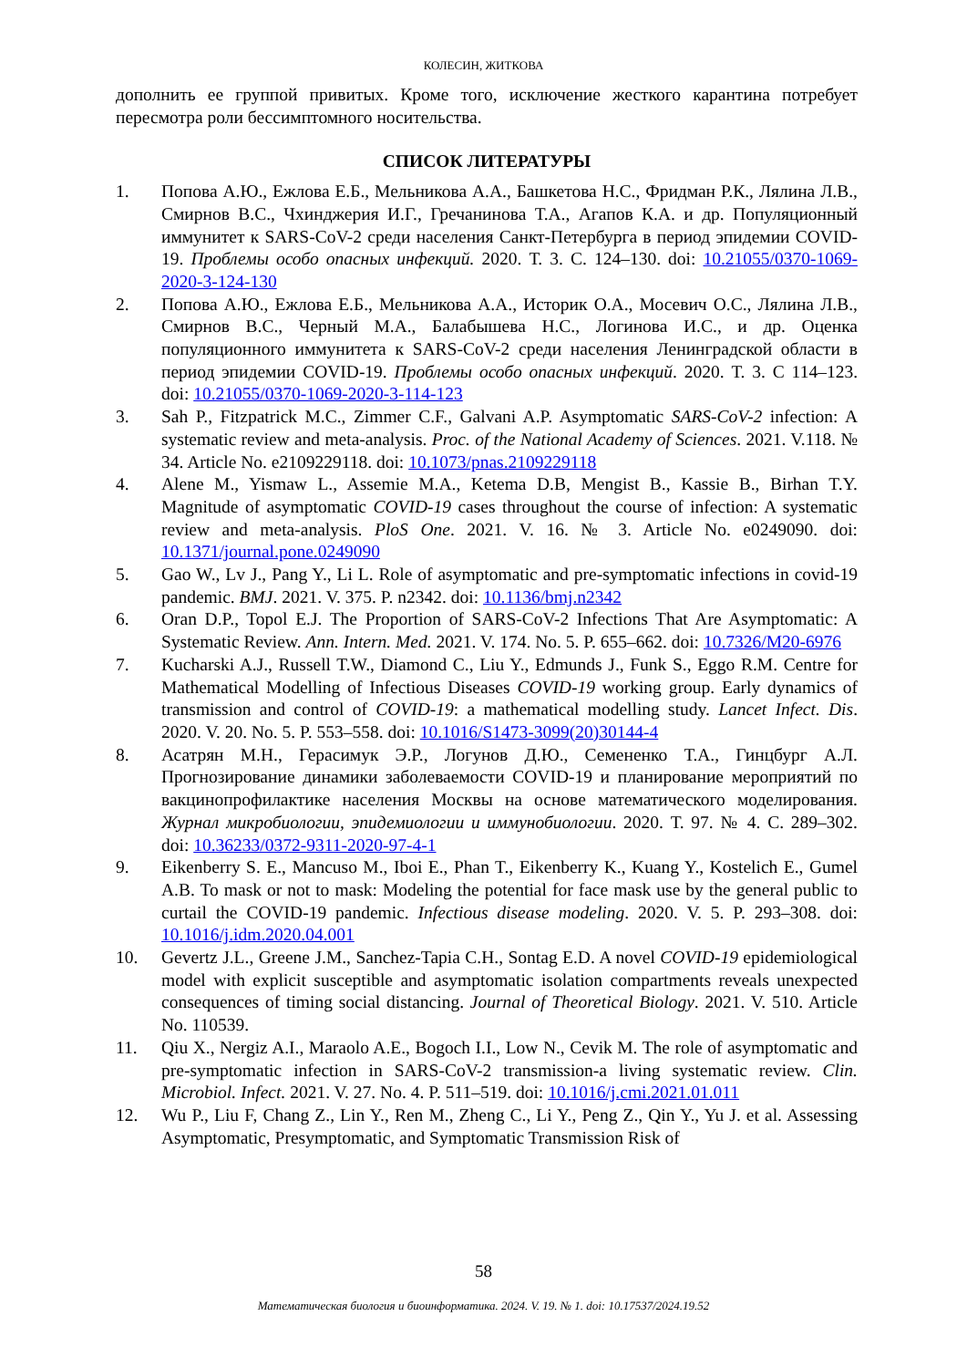КОЛЕСИН, ЖИТКОВА
дополнить ее группой привитых. Кроме того, исключение жесткого карантина потребует пересмотра роли бессимптомного носительства.
СПИСОК ЛИТЕРАТУРЫ
1. Попова А.Ю., Ежлова Е.Б., Мельникова А.А., Башкетова Н.С., Фридман Р.К., Лялина Л.В., Смирнов В.С., Чхинджерия И.Г., Гречанинова Т.А., Агапов К.А. и др. Популяционный иммунитет к SARS-CoV-2 среди населения Санкт-Петербурга в период эпидемии COVID-19. Проблемы особо опасных инфекций. 2020. Т. 3. С. 124–130. doi: 10.21055/0370-1069-2020-3-124-130
2. Попова А.Ю., Ежлова Е.Б., Мельникова А.А., Историк О.А., Мосевич О.С., Лялина Л.В., Смирнов В.С., Черный М.А., Балабышева Н.С., Логинова И.С., и др. Оценка популяционного иммунитета к SARS-CoV-2 среди населения Ленинградской области в период эпидемии COVID-19. Проблемы особо опасных инфекций. 2020. Т. 3. С 114–123. doi: 10.21055/0370-1069-2020-3-114-123
3. Sah P., Fitzpatrick M.C., Zimmer C.F., Galvani A.P. Asymptomatic SARS-CoV-2 infection: A systematic review and meta-analysis. Proc. of the National Academy of Sciences. 2021. V.118. № 34. Article No. e2109229118. doi: 10.1073/pnas.2109229118
4. Alene M., Yismaw L., Assemie M.A., Ketema D.B, Mengist B., Kassie B., Birhan T.Y. Magnitude of asymptomatic COVID-19 cases throughout the course of infection: A systematic review and meta-analysis. PloS One. 2021. V. 16. № 3. Article No. e0249090. doi: 10.1371/journal.pone.0249090
5. Gao W., Lv J., Pang Y., Li L. Role of asymptomatic and pre-symptomatic infections in covid-19 pandemic. BMJ. 2021. V. 375. P. n2342. doi: 10.1136/bmj.n2342
6. Oran D.P., Topol E.J. The Proportion of SARS-CoV-2 Infections That Are Asymptomatic: A Systematic Review. Ann. Intern. Med. 2021. V. 174. No. 5. P. 655–662. doi: 10.7326/M20-6976
7. Kucharski A.J., Russell T.W., Diamond C., Liu Y., Edmunds J., Funk S., Eggo R.M. Centre for Mathematical Modelling of Infectious Diseases COVID-19 working group. Early dynamics of transmission and control of COVID-19: a mathematical modelling study. Lancet Infect. Dis. 2020. V. 20. No. 5. P. 553–558. doi: 10.1016/S1473-3099(20)30144-4
8. Асатрян М.Н., Герасимук Э.Р., Логунов Д.Ю., Семененко Т.А., Гинцбург А.Л. Прогнозирование динамики заболеваемости COVID-19 и планирование мероприятий по вакцинопрофилактике населения Москвы на основе математического моделирования. Журнал микробиологии, эпидемиологии и иммунобиологии. 2020. Т. 97. № 4. С. 289–302. doi: 10.36233/0372-9311-2020-97-4-1
9. Eikenberry S. E., Mancuso M., Iboi E., Phan T., Eikenberry K., Kuang Y., Kostelich E., Gumel A.B. To mask or not to mask: Modeling the potential for face mask use by the general public to curtail the COVID-19 pandemic. Infectious disease modeling. 2020. V. 5. P. 293–308. doi: 10.1016/j.idm.2020.04.001
10. Gevertz J.L., Greene J.M., Sanchez-Tapia C.H., Sontag E.D. A novel COVID-19 epidemiological model with explicit susceptible and asymptomatic isolation compartments reveals unexpected consequences of timing social distancing. Journal of Theoretical Biology. 2021. V. 510. Article No. 110539.
11. Qiu X., Nergiz A.I., Maraolo A.E., Bogoch I.I., Low N., Cevik M. The role of asymptomatic and pre-symptomatic infection in SARS-CoV-2 transmission-a living systematic review. Clin. Microbiol. Infect. 2021. V. 27. No. 4. P. 511–519. doi: 10.1016/j.cmi.2021.01.011
12. Wu P., Liu F, Chang Z., Lin Y., Ren M., Zheng C., Li Y., Peng Z., Qin Y., Yu J. et al. Assessing Asymptomatic, Presymptomatic, and Symptomatic Transmission Risk of
58
Математическая биология и биоинформатика. 2024. V. 19. № 1. doi: 10.17537/2024.19.52